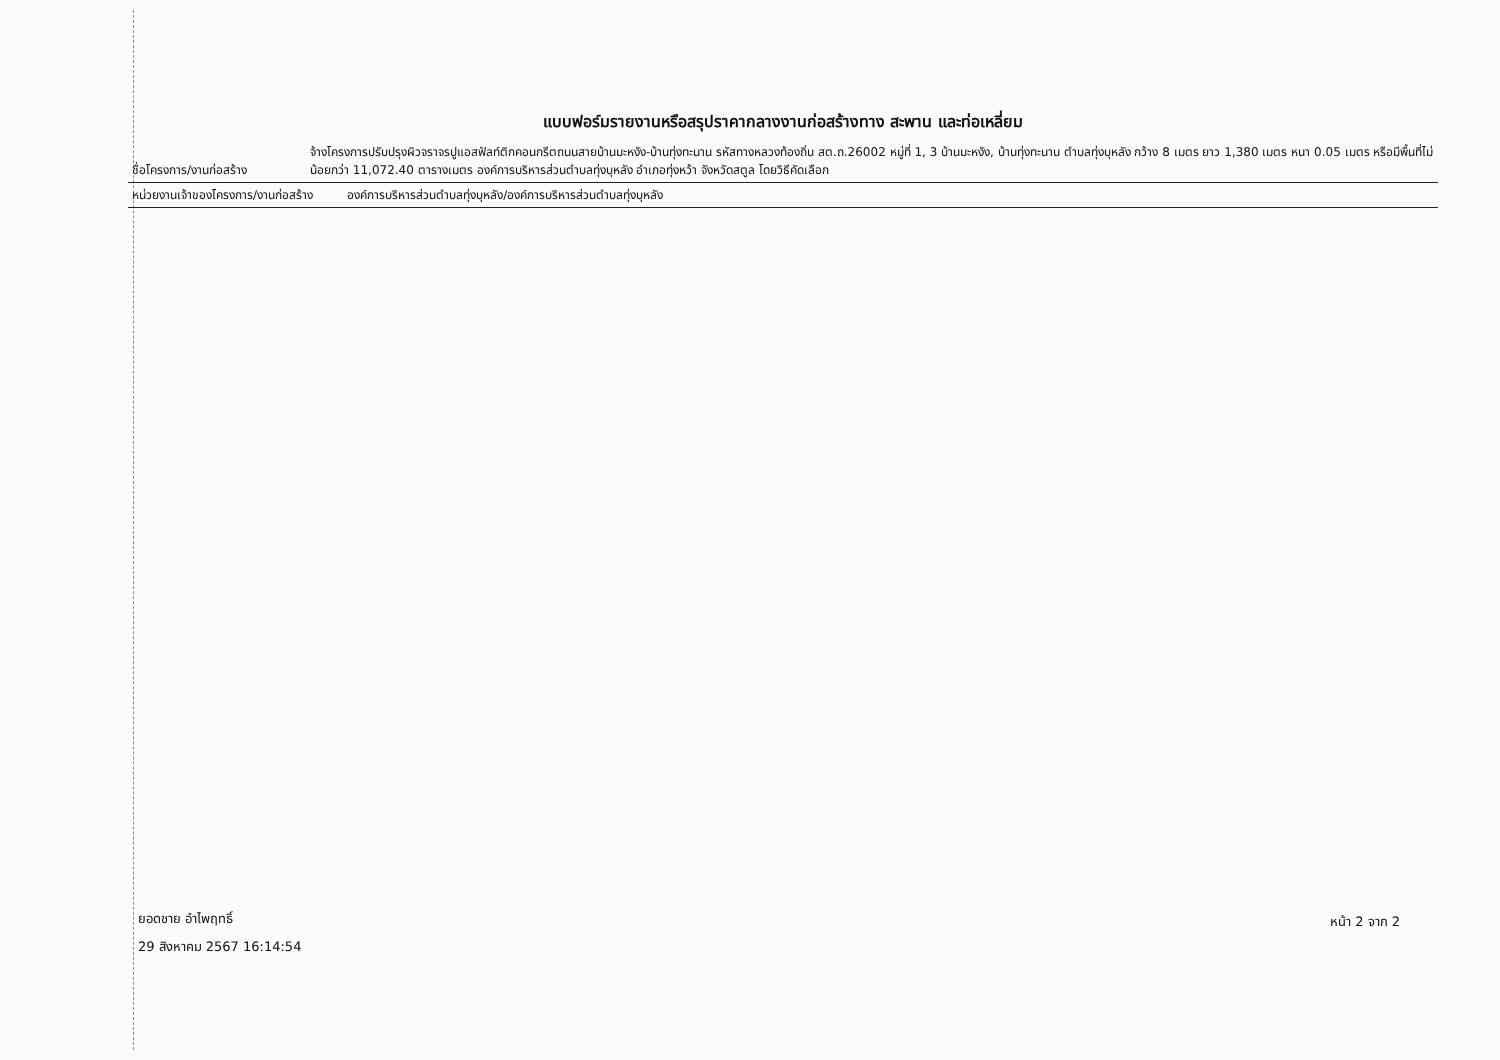แบบฟอร์มรายงานหรือสรุปราคากลางงานก่อสร้างทาง สะพาน และท่อเหลี่ยม
| ชื่อโครงการ/งานก่อสร้าง | จ้างโครงการปรับปรุงผิวจราจรปูแอสฟัลท์ติกคอนกรีตถนนสายบ้านมะหงัง-บ้านทุ่งทะนาน รหัสทางหลวงท้องถิ่น สต.ถ.26002 หมู่ที่ 1, 3 บ้านมะหงัง, บ้านทุ่งทะนาน ตำบลทุ่งบุหลัง กว้าง 8 เมตร ยาว 1,380 เมตร หนา 0.05 เมตร หรือมีพื้นที่ไม่น้อยกว่า 11,072.40 ตารางเมตร องค์การบริหารส่วนตำบลทุ่งบุหลัง อำเภอทุ่งหว้า จังหวัดสตูล โดยวิธีคัดเลือก |
| หน่วยงานเจ้าของโครงการ/งานก่อสร้าง องค์การบริหารส่วนตำบลทุ่งบุหลัง/องค์การบริหารส่วนตำบลทุ่งบุหลัง | |
ยอดชาย อำไพฤทธิ์
29 สิงหาคม 2567 16:14:54
หน้า 2 จาก 2